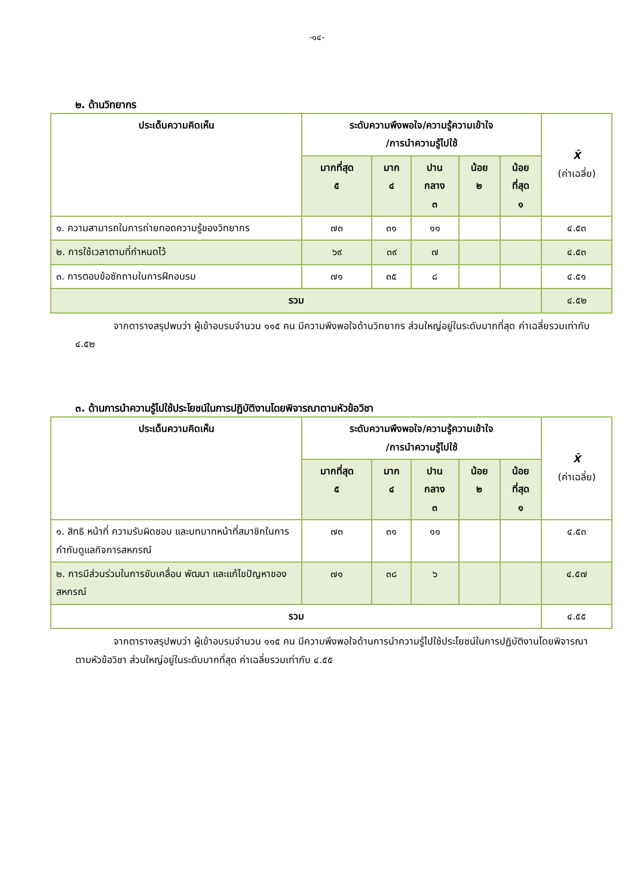-๑๔-
๒. ด้านวิทยากร
| ประเด็นความคิดเห็น | ระดับความพึงพอใจ/ความรู้ความเข้าใจ /การนำความรู้ไปใช้ | | | | | X̄ (ค่าเฉลี่ย) |
| --- | --- | --- | --- | --- | --- | --- |
| | มากที่สุด ๕ | มาก ๔ | ปาน กลาง ๓ | น้อย ๒ | น้อย ที่สุด ๑ | |
| ๑. ความสามารถในการถ่ายทอดความรู้ของวิทยากร | ๗๓ | ๓๑ | ๑๑ | | | ๔.๕๓ |
| ๒. การใช้เวลาตามที่กำหนดไว้ | ๖๙ | ๓๙ | ๗ | | | ๔.๕๓ |
| ๓. การตอบข้อซักถามในการฝึกอบรม | ๗๑ | ๓๕ | ๘ | | | ๔.๕๑ |
| รวม | | | | | | ๔.๕๒ |
จากตารางสรุปพบว่า ผู้เข้าอบรมจำนวน ๑๑๕ คน มีความพึงพอใจด้านวิทยากร ส่วนใหญ่อยู่ในระดับมากที่สุด ค่าเฉลี่ยรวมเท่ากับ ๔.๕๒
๓. ด้านการนำความรู้ไปใช้ประโยชน์ในการปฏิบัติงานโดยพิจารณาตามหัวข้อวิชา
| ประเด็นความคิดเห็น | ระดับความพึงพอใจ/ความรู้ความเข้าใจ /การนำความรู้ไปใช้ | | | | | X̄ (ค่าเฉลี่ย) |
| --- | --- | --- | --- | --- | --- | --- |
| | มากที่สุด ๕ | มาก ๔ | ปาน กลาง ๓ | น้อย ๒ | น้อย ที่สุด ๑ | |
| ๑. สิทธิ หน้าที่ ความรับผิดชอบ และบทบาทหน้าที่สมาชิกในการกำกับดูแลกิจการสหกรณ์ | ๗๓ | ๓๑ | ๑๑ | | | ๔.๕๓ |
| ๒. การมีส่วนร่วมในการขับเคลื่อน พัฒนา และแก้ไขปัญหาของสหกรณ์ | ๗๑ | ๓๘ | ๖ | | | ๔.๕๗ |
| รวม | | | | | | ๔.๕๕ |
จากตารางสรุปพบว่า ผู้เข้าอบรมจำนวน ๑๑๕ คน มีความพึงพอใจด้านการนำความรู้ไปใช้ประโยชน์ในการปฏิบัติงานโดยพิจารณาตามหัวข้อวิชา ส่วนใหญ่อยู่ในระดับมากที่สุด ค่าเฉลี่ยรวมเท่ากับ ๔.๕๕